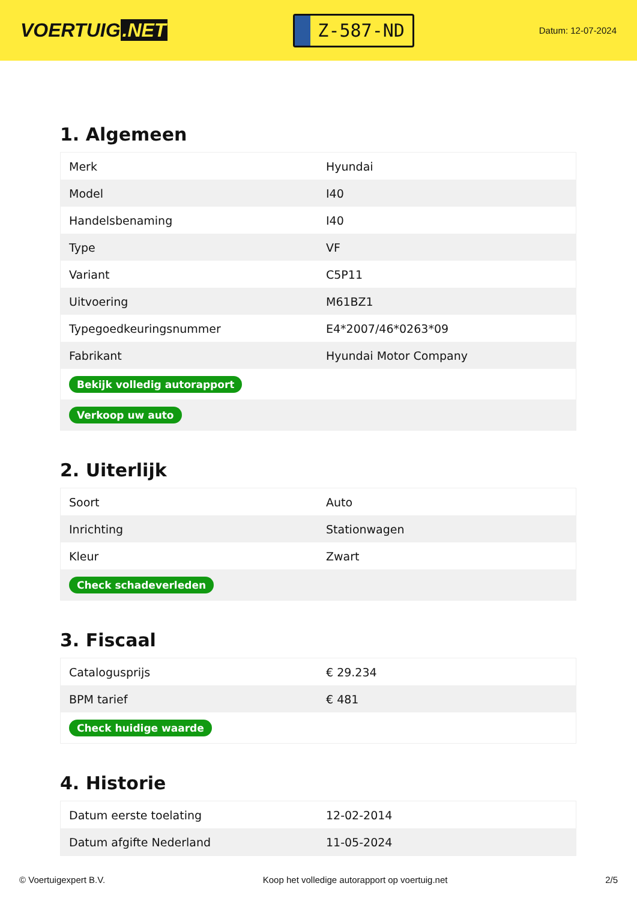VOERTUIG.NET
Z-587-ND
Datum: 12-07-2024
1. Algemeen
| Merk | Hyundai |
| Model | I40 |
| Handelsbenaming | I40 |
| Type | VF |
| Variant | C5P11 |
| Uitvoering | M61BZ1 |
| Typegoedkeuringsnummer | E4*2007/46*0263*09 |
| Fabrikant | Hyundai Motor Company |
| Bekijk volledig autorapport | |
| Verkoop uw auto | |
2. Uiterlijk
| Soort | Auto |
| Inrichting | Stationwagen |
| Kleur | Zwart |
| Check schadeverleden | |
3. Fiscaal
| Catalogusprijs | € 29.234 |
| BPM tarief | € 481 |
| Check huidige waarde | |
4. Historie
| Datum eerste toelating | 12-02-2014 |
| Datum afgifte Nederland | 11-05-2024 |
© Voertuigexpert B.V. Koop het volledige autorapport op voertuig.net 2/5